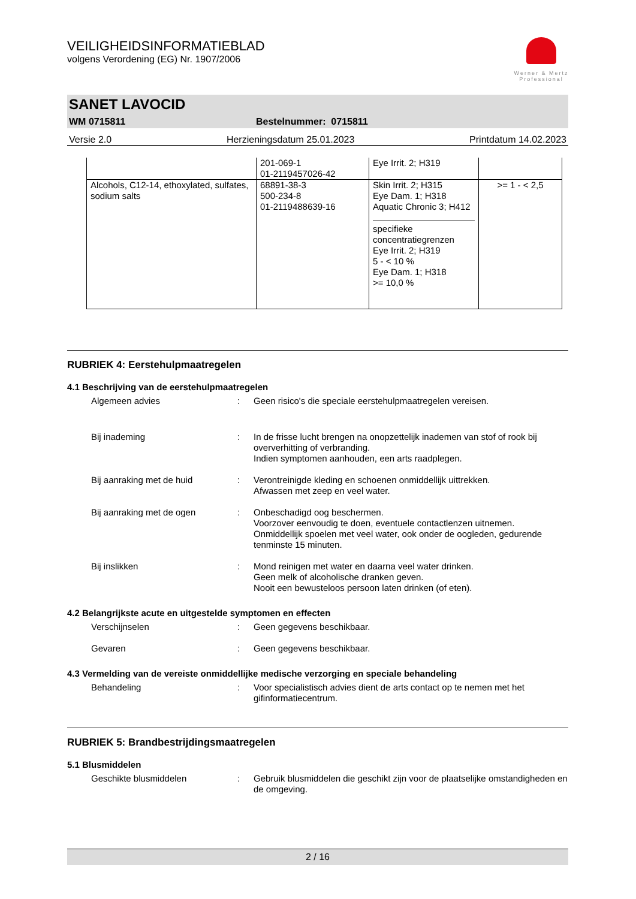Werner & Mertz Professional
VEILIGHEIDSINFORMATIEBLAD
volgens Verordening (EG) Nr. 1907/2006
SANET LAVOCID
WM 0715811 Bestelnummer: 0715811
Versie 2.0 Herzieningsdatum 25.01.2023 Printdatum 14.02.2023
| | 201-069-1 01-2119457026-42 | Eye Irrit. 2; H319 | |
| Alcohols, C12-14, ethoxylated, sulfates, sodium salts | 68891-38-3 500-234-8 01-2119488639-16 | Skin Irrit. 2; H315 Eye Dam. 1; H318 Aquatic Chronic 3; H412 specifieke concentratiegrenzen Eye Irrit. 2; H319 5 - < 10 % Eye Dam. 1; H318 >= 10,0 % | >= 1 - < 2,5 |
RUBRIEK 4: Eerstehulpmaatregelen
4.1 Beschrijving van de eerstehulpmaatregelen
Algemeen advies : Geen risico's die speciale eerstehulpmaatregelen vereisen.
Bij inademing : In de frisse lucht brengen na onopzettelijk inademen van stof of rook bij oververhitting of verbranding.
Indien symptomen aanhouden, een arts raadplegen.
Bij aanraking met de huid : Verontreinigde kleding en schoenen onmiddellijk uittrekken.
Afwassen met zeep en veel water.
Bij aanraking met de ogen : Onbeschadigd oog beschermen.
Voorzover eenvoudig te doen, eventuele contactlenzen uitnemen.
Onmiddellijk spoelen met veel water, ook onder de oogleden, gedurende tenminste 15 minuten.
Bij inslikken : Mond reinigen met water en daarna veel water drinken.
Geen melk of alcoholische dranken geven.
Nooit een bewusteloos persoon laten drinken (of eten).
4.2 Belangrijkste acute en uitgestelde symptomen en effecten
Verschijnselen : Geen gegevens beschikbaar.
Gevaren : Geen gegevens beschikbaar.
4.3 Vermelding van de vereiste onmiddellijke medische verzorging en speciale behandeling
Behandeling : Voor specialistisch advies dient de arts contact op te nemen met het gifinformatiecentrum.
RUBRIEK 5: Brandbestrijdingsmaatregelen
5.1 Blusmiddelen
Geschikte blusmiddelen : Gebruik blusmiddelen die geschikt zijn voor de plaatselijke omstandigheden en de omgeving.
2 / 16